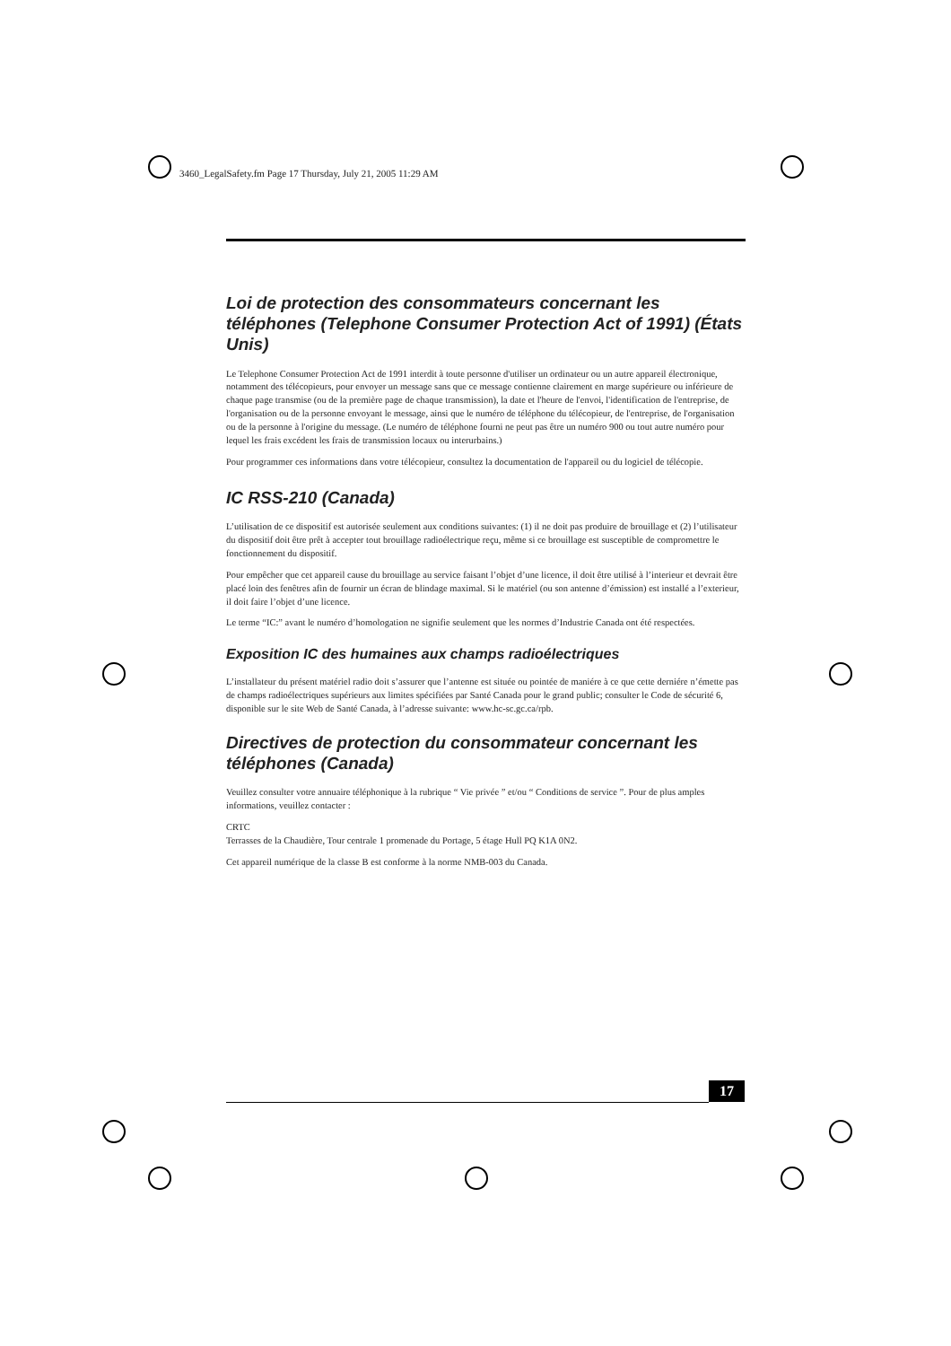3460_LegalSafety.fm Page 17 Thursday, July 21, 2005 11:29 AM
Loi de protection des consommateurs concernant les téléphones (Telephone Consumer Protection Act of 1991) (États Unis)
Le Telephone Consumer Protection Act de 1991 interdit à toute personne d'utiliser un ordinateur ou un autre appareil électronique, notamment des télécopieurs, pour envoyer un message sans que ce message contienne clairement en marge supérieure ou inférieure de chaque page transmise (ou de la première page de chaque transmission), la date et l'heure de l'envoi, l'identification de l'entreprise, de l'organisation ou de la personne envoyant le message, ainsi que le numéro de téléphone du télécopieur, de l'entreprise, de l'organisation ou de la personne à l'origine du message. (Le numéro de téléphone fourni ne peut pas être un numéro 900 ou tout autre numéro pour lequel les frais excédent les frais de transmission locaux ou interurbains.)
Pour programmer ces informations dans votre télécopieur, consultez la documentation de l'appareil ou du logiciel de télécopie.
IC RSS-210 (Canada)
L’utilisation de ce dispositif est autorisée seulement aux conditions suivantes: (1) il ne doit pas produire de brouillage et (2) l’utilisateur du dispositif doit être prêt à accepter tout brouillage radioélectrique reçu, même si ce brouillage est susceptible de compromettre le fonctionnement du dispositif.
Pour empêcher que cet appareil cause du brouillage au service faisant l’objet d’une licence, il doit être utilisé à l’interieur et devrait être placé loin des fenêtres afin de fournir un écran de blindage maximal. Si le matériel (ou son antenne d’émission) est installé a l’exterieur, il doit faire l’objet d’une licence.
Le terme “IC:” avant le numéro d’homologation ne signifie seulement que les normes d’Industrie Canada ont été respectées.
Exposition IC des humaines aux champs radioélectriques
L’installateur du présent matériel radio doit s’assurer que l’antenne est située ou pointée de maniére à ce que cette derniére n’émette pas de champs radioélectriques supérieurs aux limites spécifiées par Santé Canada pour le grand public; consulter le Code de sécurité 6, disponible sur le site Web de Santé Canada, à l’adresse suivante: www.hc-sc.gc.ca/rpb.
Directives de protection du consommateur concernant les téléphones (Canada)
Veuillez consulter votre annuaire téléphonique à la rubrique “ Vie privée ” et/ou “ Conditions de service ”. Pour de plus amples informations, veuillez contacter :
CRTC
Terrasses de la Chaudière, Tour centrale 1 promenade du Portage, 5 étage Hull PQ K1A 0N2.
Cet appareil numérique de la classe B est conforme à la norme NMB-003 du Canada.
17